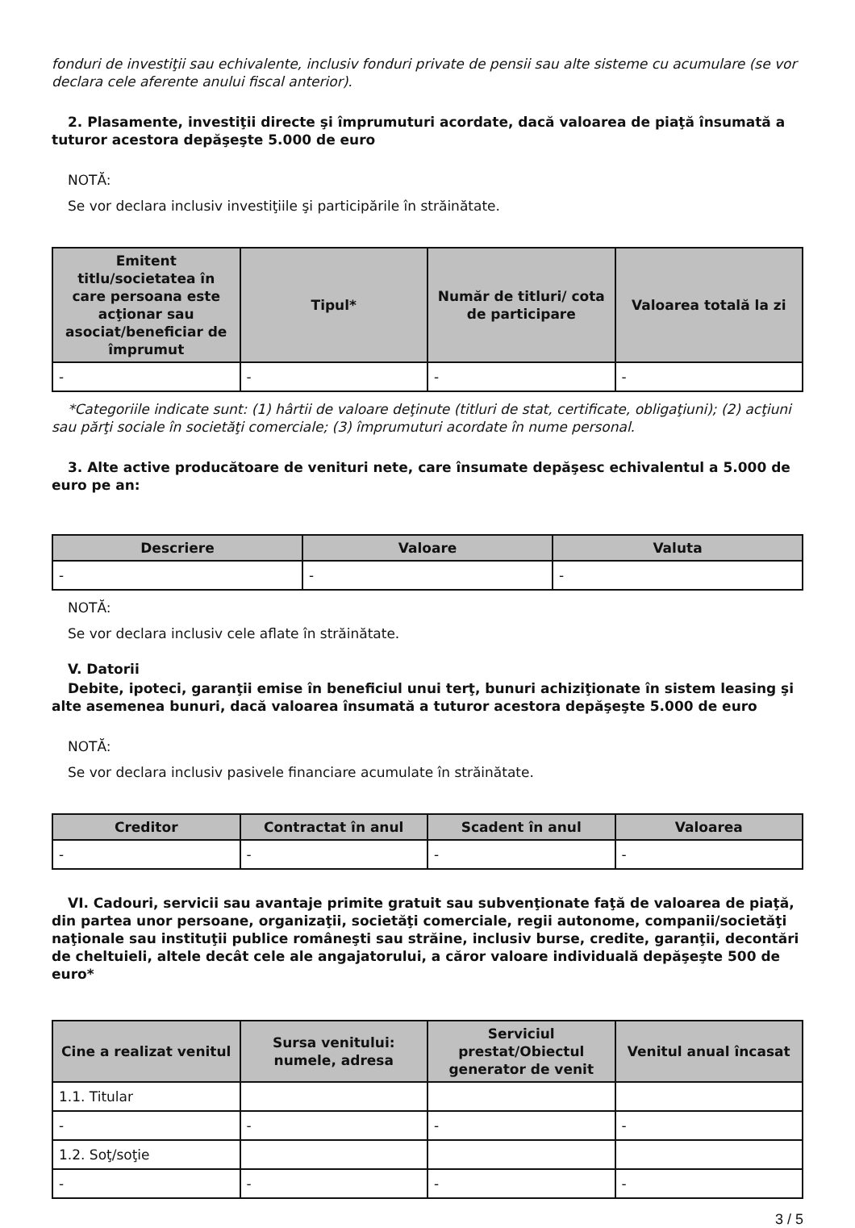fonduri de investiţii sau echivalente, inclusiv fonduri private de pensii sau alte sisteme cu acumulare (se vor declara cele aferente anului fiscal anterior).
2. Plasamente, investiţii directe şi împrumuturi acordate, dacă valoarea de piaţă însumată a tuturor acestora depăşeşte 5.000 de euro
NOTĂ:
Se vor declara inclusiv investiţiile şi participările în străinătate.
| Emitent titlu/societatea în care persoana este acţionar sau asociat/beneficiar de împrumut | Tipul* | Număr de titluri/ cota de participare | Valoarea totală la zi |
| --- | --- | --- | --- |
| - | - | - | - |
*Categoriile indicate sunt: (1) hârtii de valoare deţinute (titluri de stat, certificate, obligaţiuni); (2) acţiuni sau părţi sociale în societăţi comerciale; (3) împrumuturi acordate în nume personal.
3. Alte active producătoare de venituri nete, care însumate depăşesc echivalentul a 5.000 de euro pe an:
| Descriere | Valoare | Valuta |
| --- | --- | --- |
| - | - | - |
NOTĂ:
Se vor declara inclusiv cele aflate în străinătate.
V. Datorii
Debite, ipoteci, garanţii emise în beneficiul unui terţ, bunuri achiziţionate în sistem leasing şi alte asemenea bunuri, dacă valoarea însumată a tuturor acestora depăşeşte 5.000 de euro
NOTĂ:
Se vor declara inclusiv pasivele financiare acumulate în străinătate.
| Creditor | Contractat în anul | Scadent în anul | Valoarea |
| --- | --- | --- | --- |
| - | - | - | - |
VI. Cadouri, servicii sau avantaje primite gratuit sau subvenţionate faţă de valoarea de piaţă, din partea unor persoane, organizaţii, societăţi comerciale, regii autonome, companii/societăţi naţionale sau instituţii publice româneşti sau străine, inclusiv burse, credite, garanţii, decontări de cheltuieli, altele decât cele ale angajatorului, a căror valoare individuală depăşeşte 500 de euro*
| Cine a realizat venitul | Sursa venitului: numele, adresa | Serviciul prestat/Obiectul generator de venit | Venitul anual încasat |
| --- | --- | --- | --- |
| 1.1. Titular | | | |
| - | - | - | - |
| 1.2. Soţ/soţie | | | |
| - | - | - | - |
3 / 5